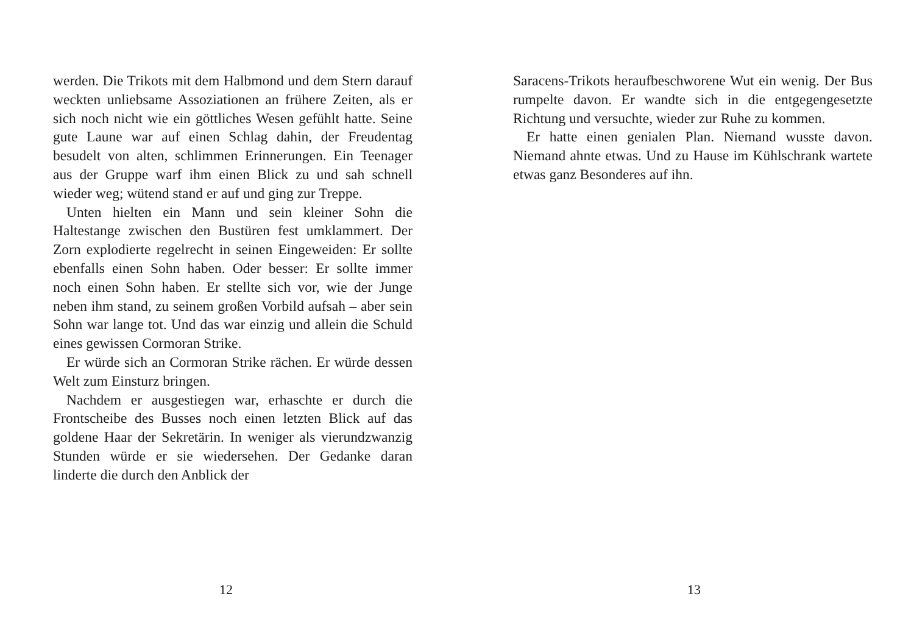werden. Die Trikots mit dem Halbmond und dem Stern darauf weckten unliebsame Assoziationen an frühere Zeiten, als er sich noch nicht wie ein göttliches Wesen gefühlt hatte. Seine gute Laune war auf einen Schlag dahin, der Freudentag besudelt von alten, schlimmen Erinnerungen. Ein Teenager aus der Gruppe warf ihm einen Blick zu und sah schnell wieder weg; wütend stand er auf und ging zur Treppe.
Unten hielten ein Mann und sein kleiner Sohn die Haltestange zwischen den Bustüren fest umklammert. Der Zorn explodierte regelrecht in seinen Eingeweiden: Er sollte ebenfalls einen Sohn haben. Oder besser: Er sollte immer noch einen Sohn haben. Er stellte sich vor, wie der Junge neben ihm stand, zu seinem großen Vorbild aufsah – aber sein Sohn war lange tot. Und das war einzig und allein die Schuld eines gewissen Cormoran Strike.
Er würde sich an Cormoran Strike rächen. Er würde dessen Welt zum Einsturz bringen.
Nachdem er ausgestiegen war, erhaschte er durch die Frontscheibe des Busses noch einen letzten Blick auf das goldene Haar der Sekretärin. In weniger als vierundzwanzig Stunden würde er sie wiedersehen. Der Gedanke daran linderte die durch den Anblick der
12
Saracens-Trikots heraufbeschworene Wut ein wenig. Der Bus rumpelte davon. Er wandte sich in die entgegengesetzte Richtung und versuchte, wieder zur Ruhe zu kommen.
Er hatte einen genialen Plan. Niemand wusste davon. Niemand ahnte etwas. Und zu Hause im Kühlschrank wartete etwas ganz Besonderes auf ihn.
13